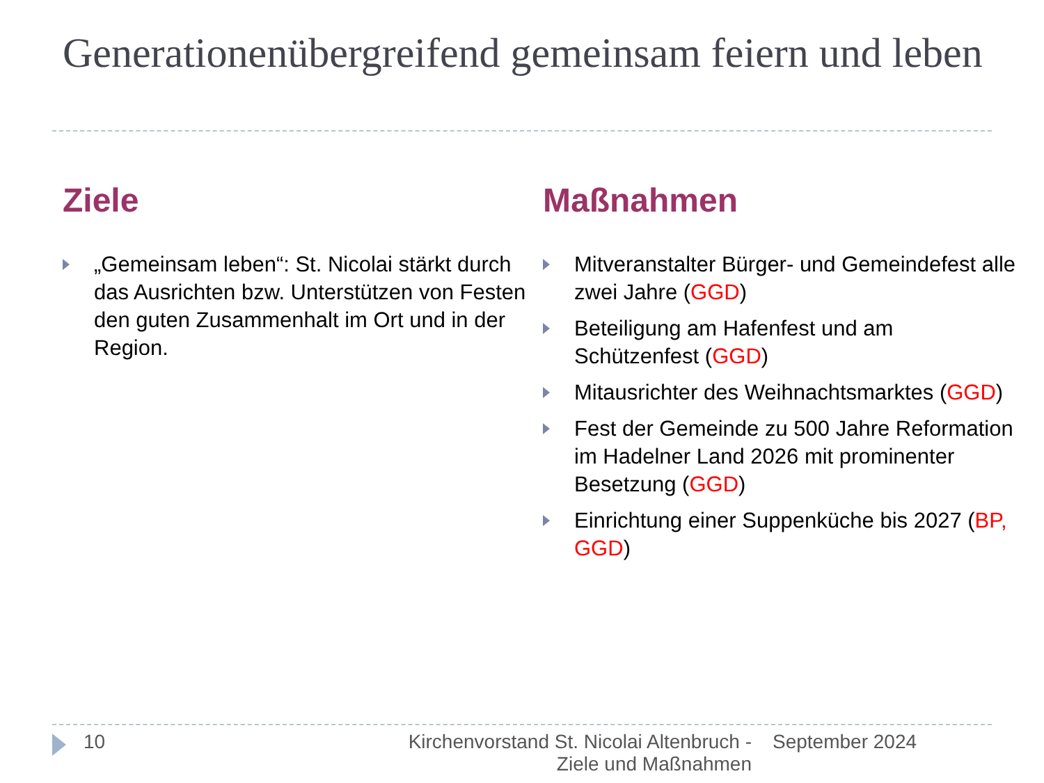Generationenübergreifend gemeinsam feiern und leben
Ziele
„Gemeinsam leben“: St. Nicolai stärkt durch das Ausrichten bzw. Unterstützen von Festen den guten Zusammenhalt im Ort und in der Region.
Maßnahmen
Mitveranstalter Bürger- und Gemeindefest alle zwei Jahre (GGD)
Beteiligung am Hafenfest und am Schützenfest (GGD)
Mitausrichter des Weihnachtsmarktes (GGD)
Fest der Gemeinde zu 500 Jahre Reformation im Hadelner Land 2026 mit prominenter Besetzung (GGD)
Einrichtung einer Suppenküche bis 2027 (BP, GGD)
10 Kirchenvorstand St. Nicolai Altenbruch - Ziele und Maßnahmen
September 2024